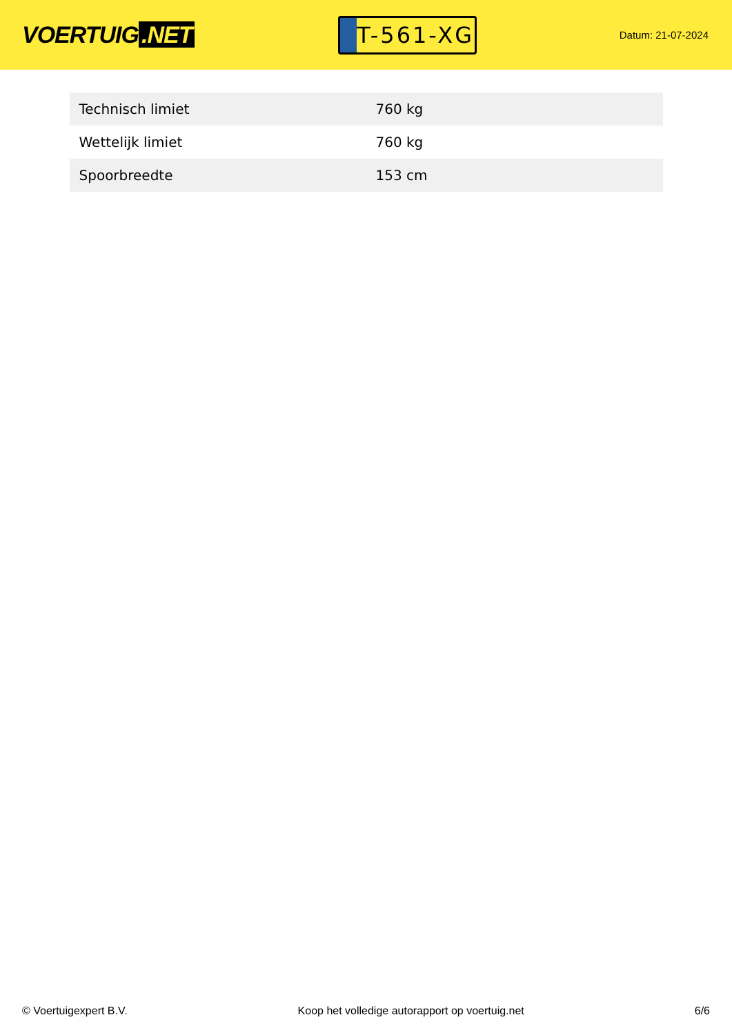VOERTUIG.NET
T-561-XG
Datum: 21-07-2024
| Technisch limiet | 760 kg |
| Wettelijk limiet | 760 kg |
| Spoorbreedte | 153 cm |
© Voertuigexpert B.V. Koop het volledige autorapport op voertuig.net 6/6